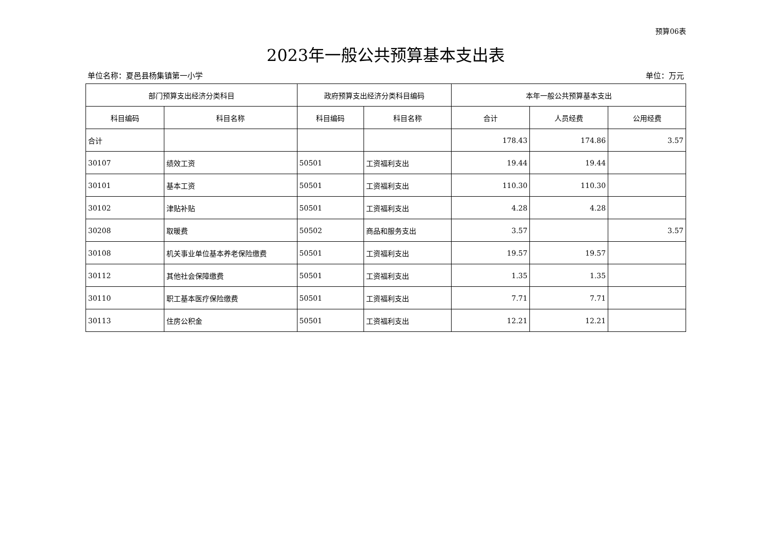预算06表
2023年一般公共预算基本支出表
单位名称：夏邑县杨集镇第一小学 单位：万元
| 部门预算支出经济分类科目 | | 政府预算支出经济分类科目编码 | | 本年一般公共预算基本支出 | | |
| --- | --- | --- | --- | --- | --- | --- |
| 科目编码 | 科目名称 | 科目编码 | 科目名称 | 合计 | 人员经费 | 公用经费 |
| 合计 | | | | 178.43 | 174.86 | 3.57 |
| 30107 | 绩效工资 | 50501 | 工资福利支出 | 19.44 | 19.44 | |
| 30101 | 基本工资 | 50501 | 工资福利支出 | 110.30 | 110.30 | |
| 30102 | 津贴补贴 | 50501 | 工资福利支出 | 4.28 | 4.28 | |
| 30208 | 取暖费 | 50502 | 商品和服务支出 | 3.57 | | 3.57 |
| 30108 | 机关事业单位基本养老保险缴费 | 50501 | 工资福利支出 | 19.57 | 19.57 | |
| 30112 | 其他社会保障缴费 | 50501 | 工资福利支出 | 1.35 | 1.35 | |
| 30110 | 职工基本医疗保险缴费 | 50501 | 工资福利支出 | 7.71 | 7.71 | |
| 30113 | 住房公积金 | 50501 | 工资福利支出 | 12.21 | 12.21 | |